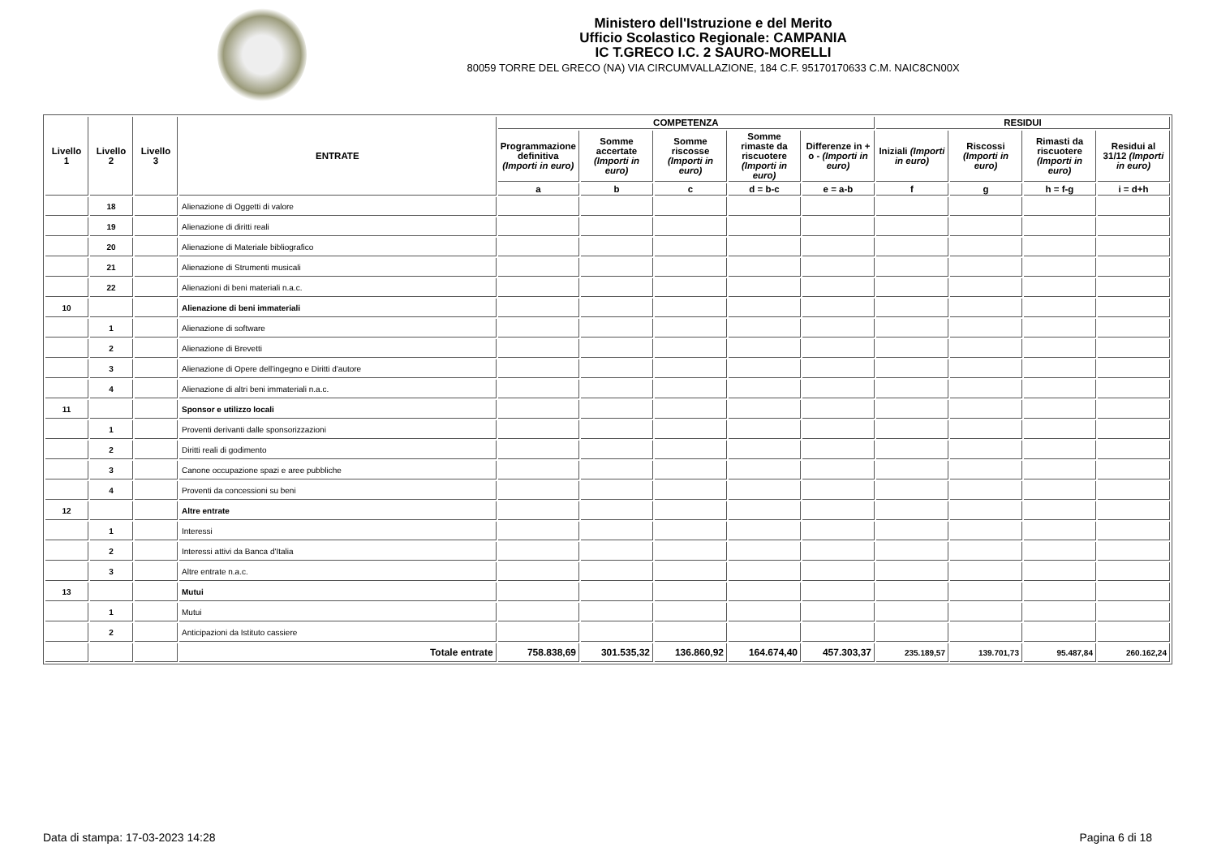Ministero dell'Istruzione e del Merito
Ufficio Scolastico Regionale: CAMPANIA
IC T.GRECO I.C. 2 SAURO-MORELLI
80059 TORRE DEL GRECO (NA) VIA CIRCUMVALLAZIONE, 184 C.F. 95170170633 C.M. NAIC8CN00X
| Livello 1 | Livello 2 | Livello 3 | ENTRATE | COMPETENZA | | | | | RESIDUI | | | |
| --- | --- | --- | --- | --- | --- | --- | --- | --- | --- | --- | --- | --- |
| | | | | Programmazione definitiva (Importi in euro) | Somme accertate (Importi in euro) | Somme riscosse (Importi in euro) | Somme rimaste da riscuotere (Importi in euro) | Differenze in + o - (Importi in euro) | Iniziali (Importi in euro) | Riscossi (Importi in euro) | Rimasti da riscuotere (Importi in euro) | Residui al 31/12 (Importi in euro) |
| | | | | a | b | c | d = b-c | e = a-b | f | g | h = f-g | i = d+h |
| | 18 | | Alienazione di Oggetti di valore | | | | | | | | | |
| | 19 | | Alienazione di diritti reali | | | | | | | | | |
| | 20 | | Alienazione di Materiale bibliografico | | | | | | | | | |
| | 21 | | Alienazione di Strumenti musicali | | | | | | | | | |
| | 22 | | Alienazioni di beni materiali n.a.c. | | | | | | | | | |
| 10 | | | Alienazione di beni immateriali | | | | | | | | | |
| | 1 | | Alienazione di software | | | | | | | | | |
| | 2 | | Alienazione di Brevetti | | | | | | | | | |
| | 3 | | Alienazione di Opere dell'ingegno e Diritti d'autore | | | | | | | | | |
| | 4 | | Alienazione di altri beni immateriali n.a.c. | | | | | | | | | |
| 11 | | | Sponsor e utilizzo locali | | | | | | | | | |
| | 1 | | Proventi derivanti dalle sponsorizzazioni | | | | | | | | | |
| | 2 | | Diritti reali di godimento | | | | | | | | | |
| | 3 | | Canone occupazione spazi e aree pubbliche | | | | | | | | | |
| | 4 | | Proventi da concessioni su beni | | | | | | | | | |
| 12 | | | Altre entrate | | | | | | | | | |
| | 1 | | Interessi | | | | | | | | | |
| | 2 | | Interessi attivi da Banca d'Italia | | | | | | | | | |
| | 3 | | Altre entrate n.a.c. | | | | | | | | | |
| 13 | | | Mutui | | | | | | | | | |
| | 1 | | Mutui | | | | | | | | | |
| | 2 | | Anticipazioni da Istituto cassiere | | | | | | | | | |
| | | | Totale entrate | 758.838,69 | 301.535,32 | 136.860,92 | 164.674,40 | 457.303,37 | 235.189,57 | 139.701,73 | 95.487,84 | 260.162,24 |
Data di stampa: 17-03-2023 14:28 Pagina 6 di 18